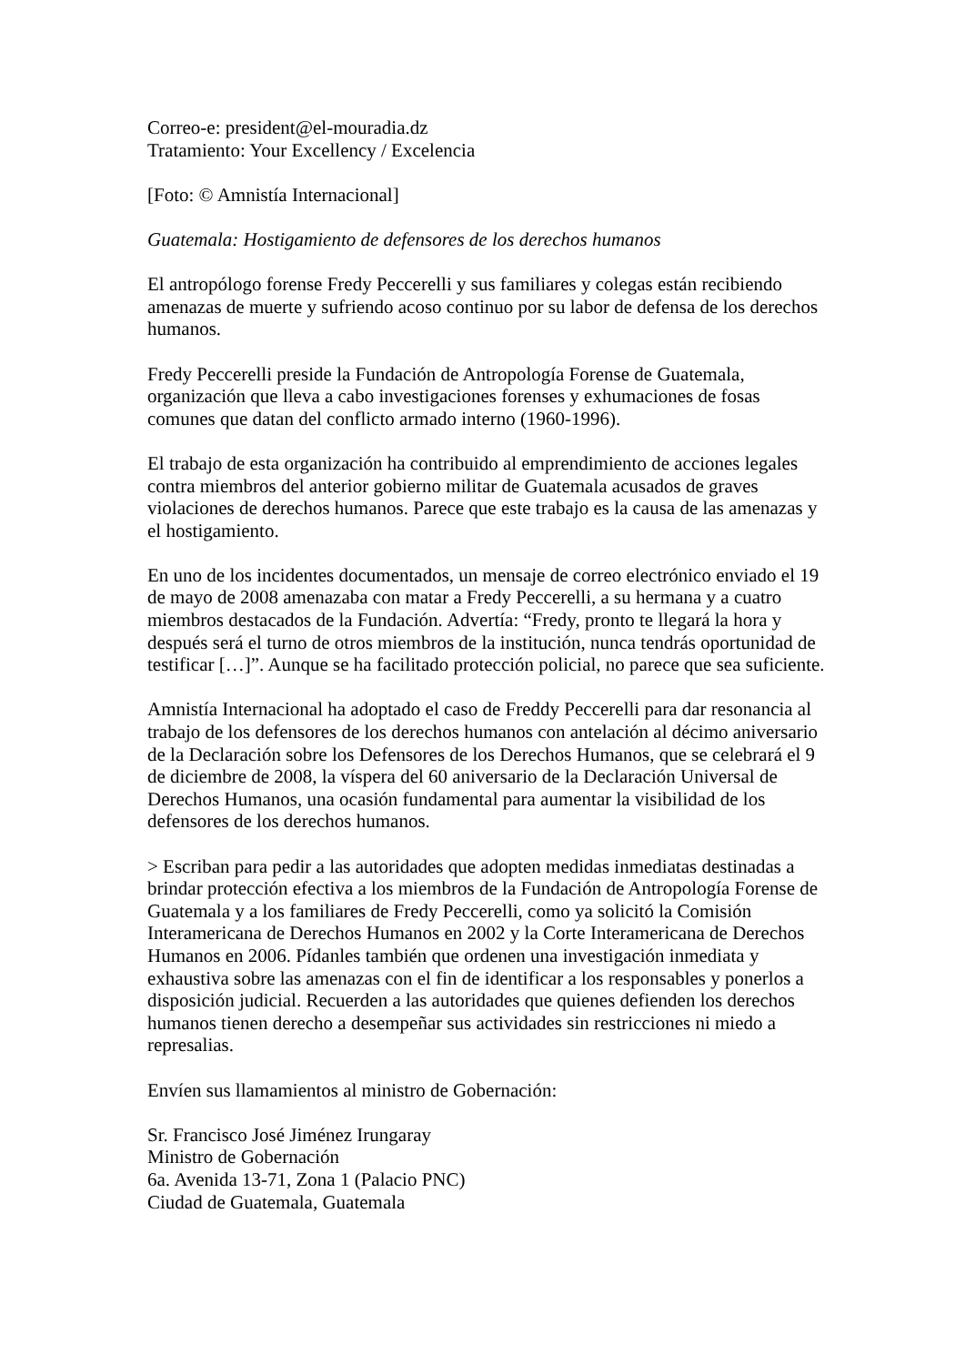Correo-e: president@el-mouradia.dz
Tratamiento: Your Excellency / Excelencia
[Foto: © Amnistía Internacional]
Guatemala: Hostigamiento de defensores de los derechos humanos
El antropólogo forense Fredy Peccerelli y sus familiares y colegas están recibiendo amenazas de muerte y sufriendo acoso continuo por su labor de defensa de los derechos humanos.
Fredy Peccerelli preside la Fundación de Antropología Forense de Guatemala, organización que lleva a cabo investigaciones forenses y exhumaciones de fosas comunes que datan del conflicto armado interno (1960-1996).
El trabajo de esta organización ha contribuido al emprendimiento de acciones legales contra miembros del anterior gobierno militar de Guatemala acusados de graves violaciones de derechos humanos. Parece que este trabajo es la causa de las amenazas y el hostigamiento.
En uno de los incidentes documentados, un mensaje de correo electrónico enviado el 19 de mayo de 2008 amenazaba con matar a Fredy Peccerelli, a su hermana y a cuatro miembros destacados de la Fundación. Advertía: “Fredy, pronto te llegará la hora y después será el turno de otros miembros de la institución, nunca tendrás oportunidad de testificar […]”. Aunque se ha facilitado protección policial, no parece que sea suficiente.
Amnistía Internacional ha adoptado el caso de Freddy Peccerelli para dar resonancia al trabajo de los defensores de los derechos humanos con antelación al décimo aniversario de la Declaración sobre los Defensores de los Derechos Humanos, que se celebrará el 9 de diciembre de 2008, la víspera del 60 aniversario de la Declaración Universal de Derechos Humanos, una ocasión fundamental para aumentar la visibilidad de los defensores de los derechos humanos.
> Escriban para pedir a las autoridades que adopten medidas inmediatas destinadas a brindar protección efectiva a los miembros de la Fundación de Antropología Forense de Guatemala y a los familiares de Fredy Peccerelli, como ya solicitó la Comisión Interamericana de Derechos Humanos en 2002 y la Corte Interamericana de Derechos Humanos en 2006. Pídanles también que ordenen una investigación inmediata y exhaustiva sobre las amenazas con el fin de identificar a los responsables y ponerlos a disposición judicial. Recuerden a las autoridades que quienes defienden los derechos humanos tienen derecho a desempeñar sus actividades sin restricciones ni miedo a represalias.
Envíen sus llamamientos al ministro de Gobernación:
Sr. Francisco José Jiménez Irungaray
Ministro de Gobernación
6a. Avenida 13-71, Zona 1 (Palacio PNC)
Ciudad de Guatemala, Guatemala